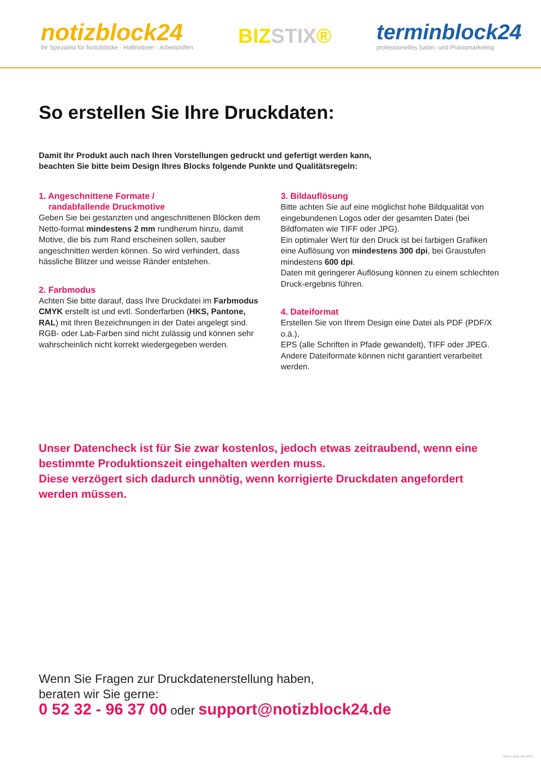notizblock24
Ihr Spezialist für Notizblöcke · Haftnotizen · Arbeitshilfen
BIZSTIX®
terminblock24
professionelles Salon- und Praxismarketing
So erstellen Sie Ihre Druckdaten:
Damit Ihr Produkt auch nach Ihren Vorstellungen gedruckt und gefertigt werden kann,
beachten Sie bitte beim Design Ihres Blocks folgende Punkte und Qualitätsregeln:
1. Angeschnittene Formate /
randabfallende Druckmotive
Geben Sie bei gestanzten und angeschnittenen Blöcken dem Netto-format mindestens 2 mm rundherum hinzu, damit Motive, die bis zum Rand erscheinen sollen, sauber angeschnitten werden können. So wird verhindert, dass hässliche Blitzer und weisse Ränder entstehen.
2. Farbmodus
Achten Sie bitte darauf, dass Ihre Druckdatei im Farbmodus CMYK erstellt ist und evtl. Sonderfarben (HKS, Pantone, RAL) mit Ihren Bezeichnungen in der Datei angelegt sind.
RGB- oder Lab-Farben sind nicht zulässig und können sehr wahrscheinlich nicht korrekt wiedergegeben werden.
3. Bildauflösung
Bitte achten Sie auf eine möglichst hohe Bildqualität von eingebundenen Logos oder der gesamten Datei (bei Bildfomaten wie TIFF oder JPG).
Ein optimaler Wert für den Druck ist bei farbigen Grafiken eine Auflösung von mindestens 300 dpi, bei Graustufen mindestens 600 dpi.
Daten mit geringerer Auflösung können zu einem schlechten Druck-ergebnis führen.
4. Dateiformat
Erstellen Sie von Ihrem Design eine Datei als PDF (PDF/X o.ä.),
EPS (alle Schriften in Pfade gewandelt), TIFF oder JPEG.
Andere Dateiformate können nicht garantiert verarbeitet werden.
Unser Datencheck ist für Sie zwar kostenlos, jedoch etwas zeitraubend, wenn eine bestimmte Produktionszeit eingehalten werden muss.
Diese verzögert sich dadurch unnötig, wenn korrigierte Druckdaten angefordert werden müssen.
Wenn Sie Fragen zur Druckdatenerstellung haben,
beraten wir Sie gerne:
0 52 32 - 96 37 00 oder support@notizblock24.de
Stand: April/ Mai 2013